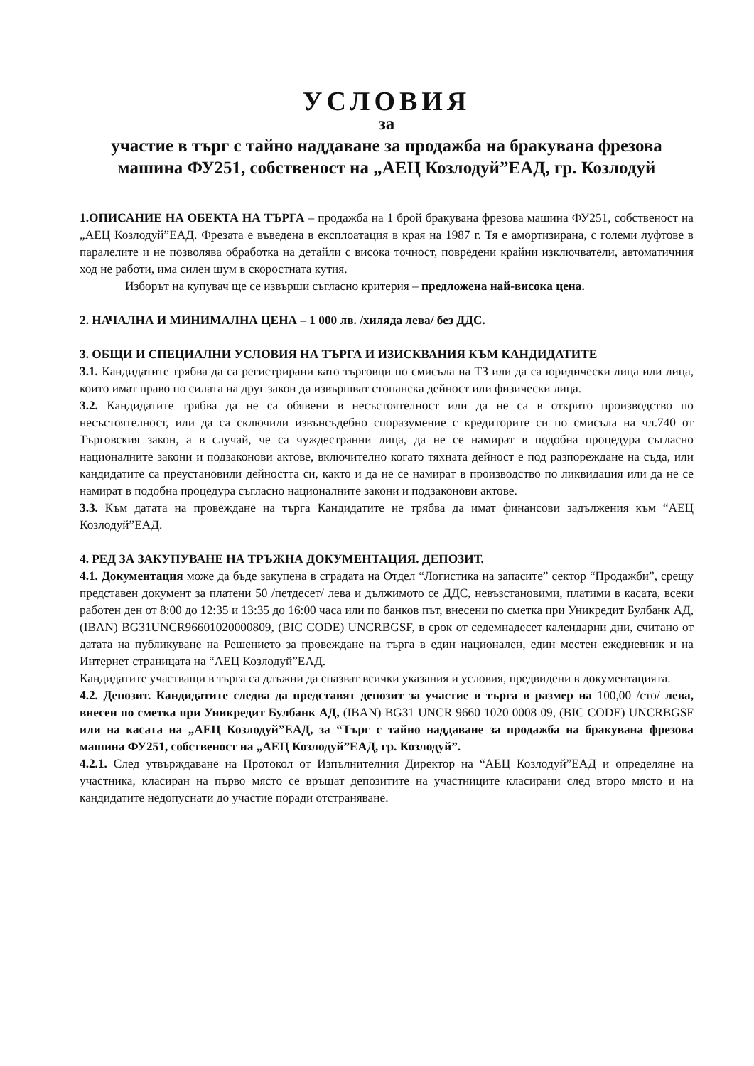УСЛОВИЯ
за
участие в търг с тайно наддаване за продажба на бракувана фрезова машина ФУ251, собственост на „АЕЦ Козлодуй”ЕАД, гр. Козлодуй
1.ОПИСАНИЕ НА ОБЕКТА НА ТЪРГА – продажба на 1 брой бракувана фрезова машина ФУ251, собственост на „АЕЦ Козлодуй”ЕАД. Фрезата е въведена в експлоатация в края на 1987 г. Тя е амортизирана, с големи луфтове в паралелите и не позволява обработка на детайли с висока точност, повредени крайни изключватели, автоматичния ход не работи, има силен шум в скоростната кутия.
Изборът на купувач ще се извърши съгласно критерия – предложена най-висока цена.
2. НАЧАЛНА И МИНИМАЛНА ЦЕНА – 1 000 лв. /хиляда лева/ без ДДС.
3. ОБЩИ И СПЕЦИАЛНИ УСЛОВИЯ НА ТЪРГА И ИЗИСКВАНИЯ КЪМ КАНДИДАТИТЕ
3.1. Кандидатите трябва да са регистрирани като търговци по смисъла на ТЗ или да са юридически лица или лица, които имат право по силата на друг закон да извършват стопанска дейност или физически лица.
3.2. Кандидатите трябва да не са обявени в несъстоятелност или да не са в открито производство по несъстоятелност, или да са сключили извънсъдебно споразумение с кредиторите си по смисъла на чл.740 от Търговския закон, а в случай, че са чуждестранни лица, да не се намират в подобна процедура съгласно националните закони и подзаконови актове, включително когато тяхната дейност е под разпореждане на съда, или кандидатите са преустановили дейността си, както и да не се намират в производство по ликвидация или да не се намират в подобна процедура съгласно националните закони и подзаконови актове.
3.3. Към датата на провеждане на търга Кандидатите не трябва да имат финансови задължения към “АЕЦ Козлодуй”ЕАД.
4. РЕД ЗА ЗАКУПУВАНЕ НА ТРЪЖНА ДОКУМЕНТАЦИЯ. ДЕПОЗИТ.
4.1. Документация може да бъде закупена в сградата на Отдел “Логистика на запасите” сектор “Продажби”, срещу представен документ за платени 50 /петдесет/ лева и дължимото се ДДС, невъзстановими, платими в касата, всеки работен ден от 8:00 до 12:35 и 13:35 до 16:00 часа или по банков път, внесени по сметка при Уникредит Булбанк АД, (IBAN) BG31UNCR96601020000809, (BIC CODE) UNCRBGSF, в срок от седемнадесет календарни дни, считано от датата на публикуване на Решението за провеждане на търга в един национален, един местен ежедневник и на Интернет страницата на “АЕЦ Козлодуй”ЕАД.
Кандидатите участващи в търга са длъжни да спазват всички указания и условия, предвидени в документацията.
4.2. Депозит. Кандидатите следва да представят депозит за участие в търга в размер на 100,00 /сто/ лева, внесен по сметка при Уникредит Булбанк АД, (IBAN) BG31 UNCR 9660 1020 0008 09, (BIC CODE) UNCRBGSF или на касата на „АЕЦ Козлодуй”ЕАД, за “Търг с тайно наддаване за продажба на бракувана фрезова машина ФУ251, собственост на „АЕЦ Козлодуй”ЕАД, гр. Козлодуй”.
4.2.1. След утвърждаване на Протокол от Изпълнителния Директор на “АЕЦ Козлодуй”ЕАД и определяне на участника, класиран на първо място се връщат депозитите на участниците класирани след второ място и на кандидатите недопуснати до участие поради отстраняване.